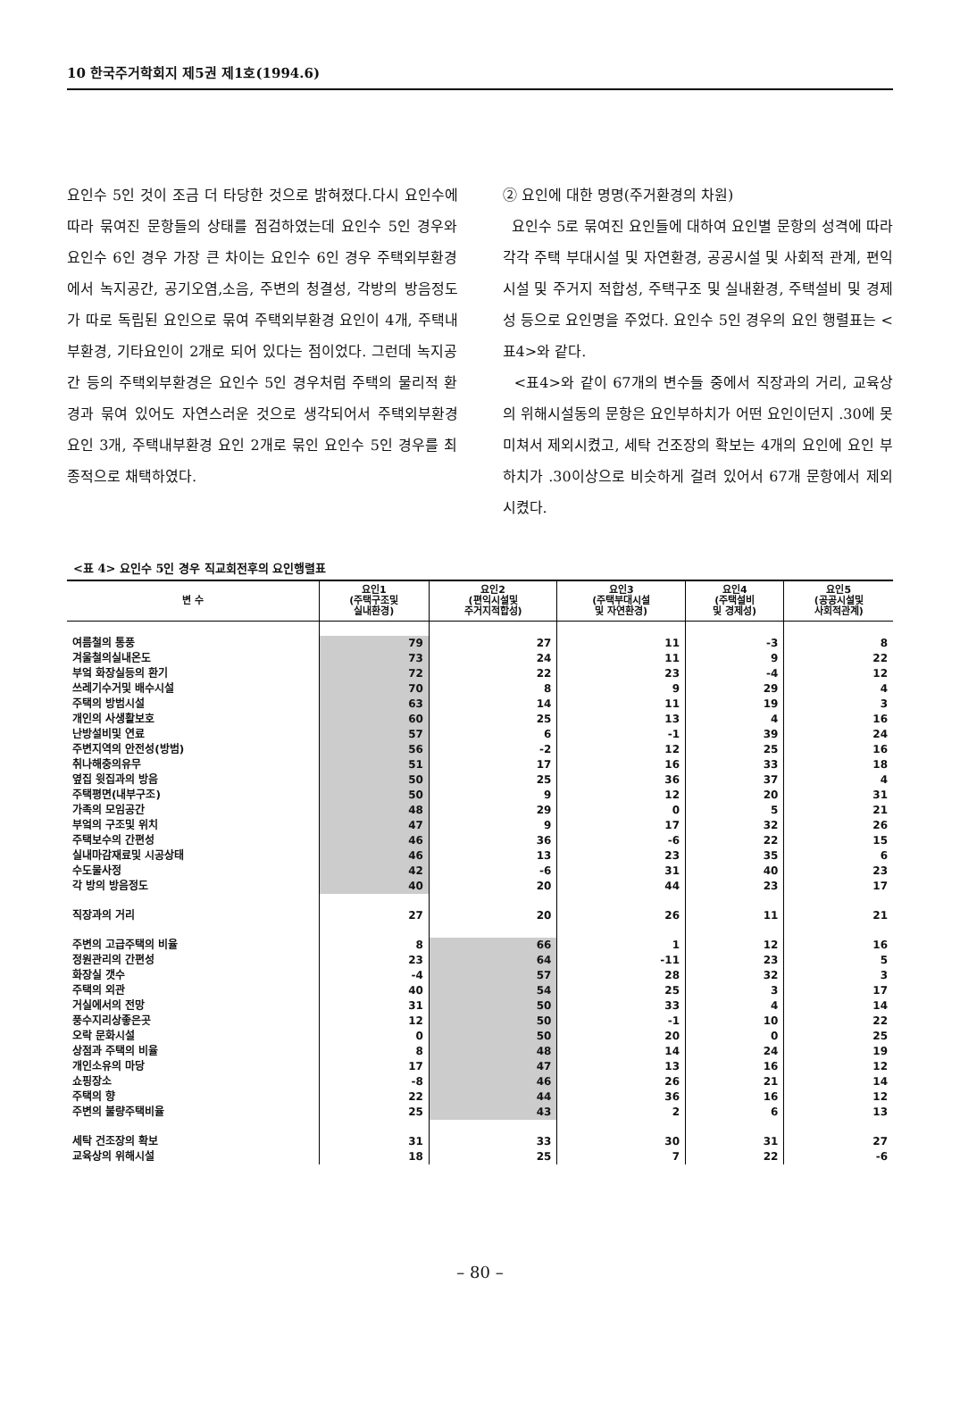10 한국주거학회지 제5권 제1호(1994.6)
요인수 5인 것이 조금 더 타당한 것으로 밝혀졌다.다시 요인수에 따라 묶여진 문항들의 상태를 점검하였는데 요인수 5인 경우와 요인수 6인 경우 가장 큰 차이는 요인수 6인 경우 주택외부환경에서 녹지공간, 공기오염,소음, 주변의 청결성, 각방의 방음정도가 따로 독립된 요인으로 묶여 주택외부환경 요인이 4개, 주택내부환경, 기타요인이 2개로 되어 있다는 점이었다. 그런데 녹지공간 등의 주택외부환경은 요인수 5인 경우처럼 주택의 물리적 환경과 묶여 있어도 자연스러운 것으로 생각되어서 주택외부환경 요인 3개, 주택내부환경 요인 2개로 묶인 요인수 5인 경우를 최종적으로 채택하였다.
② 요인에 대한 명명(주거환경의 차원)
요인수 5로 묶여진 요인들에 대하여 요인별 문항의 성격에 따라 각각 주택 부대시설 및 자연환경, 공공시설 및 사회적 관계, 편익시설 및 주거지 적합성, 주택구조 및 실내환경, 주택설비 및 경제성 등으로 요인명을 주었다. 요인수 5인 경우의 요인 행렬표는 <표4>와 같다.
<표4>와 같이 67개의 변수들 중에서 직장과의 거리, 교육상의 위해시설동의 문항은 요인부하치가 어떤 요인이던지 .30에 못미쳐서 제외시켰고, 세탁 건조장의 확보는 4개의 요인에 요인 부하치가 .30이상으로 비슷하게 걸려 있어서 67개 문항에서 제외시켰다.
<표 4> 요인수 5인 경우 직교회전후의 요인행렬표
| 변 수 | 요인1 (주택구조및 실내환경) | 요인2 (편익시설및 주거지적합성) | 요인3 (주택부대시설 및 자연환경) | 요인4 (주택설비 및 경제성) | 요인5 (공공시설및 사회적관계) |
| --- | --- | --- | --- | --- | --- |
| 여름철의 통풍 | 79 | 27 | 11 | -3 | 8 |
| 겨울철의실내온도 | 73 | 24 | 11 | 9 | 22 |
| 부엌 화장실등의 환기 | 72 | 22 | 23 | -4 | 12 |
| 쓰레기수거및 배수시설 | 70 | 8 | 9 | 29 | 4 |
| 주택의 방범시설 | 63 | 14 | 11 | 19 | 3 |
| 개인의 사생활보호 | 60 | 25 | 13 | 4 | 16 |
| 난방설비및 연료 | 57 | 6 | -1 | 39 | 24 |
| 주변지역의 안전성(방범) | 56 | -2 | 12 | 25 | 16 |
| 취나해충의유무 | 51 | 17 | 16 | 33 | 18 |
| 옆집 윗집과의 방음 | 50 | 25 | 36 | 37 | 4 |
| 주택평면(내부구조) | 50 | 9 | 12 | 20 | 31 |
| 가족의 모임공간 | 48 | 29 | 0 | 5 | 21 |
| 부엌의 구조및 위치 | 47 | 9 | 17 | 32 | 26 |
| 주택보수의 간편성 | 46 | 36 | -6 | 22 | 15 |
| 실내마감재료및 시공상태 | 46 | 13 | 23 | 35 | 6 |
| 수도물사정 | 42 | -6 | 31 | 40 | 23 |
| 각 방의 방음정도 | 40 | 20 | 44 | 23 | 17 |
| 직장과의 거리 | 27 | 20 | 26 | 11 | 21 |
| 주변의 고급주택의 비율 | 8 | 66 | 1 | 12 | 16 |
| 정원관리의 간편성 | 23 | 64 | -11 | 23 | 5 |
| 화장실 갯수 | -4 | 57 | 28 | 32 | 3 |
| 주택의 외관 | 40 | 54 | 25 | 3 | 17 |
| 거실에서의 전망 | 31 | 50 | 33 | 4 | 14 |
| 풍수지리상좋은곳 | 12 | 50 | -1 | 10 | 22 |
| 오락 문화시설 | 0 | 50 | 20 | 0 | 25 |
| 상점과 주택의 비율 | 8 | 48 | 14 | 24 | 19 |
| 개인소유의 마당 | 17 | 47 | 13 | 16 | 12 |
| 쇼핑장소 | -8 | 46 | 26 | 21 | 14 |
| 주택의 향 | 22 | 44 | 36 | 16 | 12 |
| 주변의 불량주택비율 | 25 | 43 | 2 | 6 | 13 |
| 세탁 건조장의 확보 | 31 | 33 | 30 | 31 | 27 |
| 교육상의 위해시설 | 18 | 25 | 7 | 22 | -6 |
– 80 –